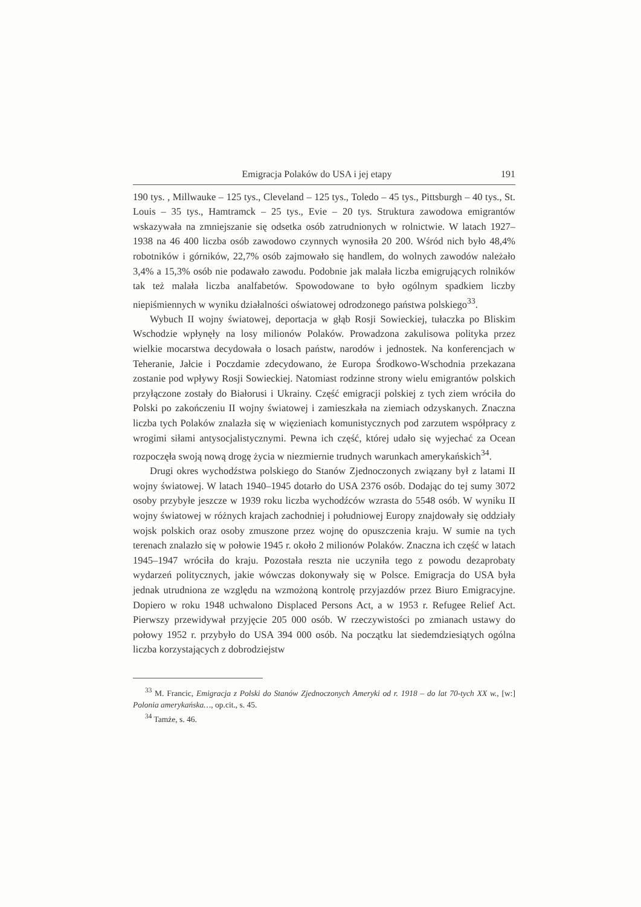Emigracja Polaków do USA i jej etapy 191
190 tys. , Millwauke – 125 tys., Cleveland – 125 tys., Toledo – 45 tys., Pittsburgh – 40 tys., St. Louis – 35 tys., Hamtramck – 25 tys., Evie – 20 tys. Struktura zawodowa emigrantów wskazywała na zmniejszanie się odsetka osób zatrudnionych w rolnictwie. W latach 1927–1938 na 46 400 liczba osób zawodowo czynnych wynosiła 20 200. Wśród nich było 48,4% robotników i górników, 22,7% osób zajmowało się handlem, do wolnych zawodów należało 3,4% a 15,3% osób nie podawało zawodu. Podobnie jak malała liczba emigrujących rolników tak też malała liczba analfabetów. Spowodowane to było ogólnym spadkiem liczby niepiśmiennych w wyniku działalności oświatowej odrodzonego państwa polskiego<sup>33</sup>.
Wybuch II wojny światowej, deportacja w głąb Rosji Sowieckiej, tułaczka po Bliskim Wschodzie wpłynęły na losy milionów Polaków. Prowadzona zakulisowa polityka przez wielkie mocarstwa decydowała o losach państw, narodów i jednostek. Na konferencjach w Teheranie, Jałcie i Poczdamie zdecydowano, że Europa Środkowo-Wschodnia przekazana zostanie pod wpływy Rosji Sowieckiej. Natomiast rodzinne strony wielu emigrantów polskich przyłączone zostały do Białorusi i Ukrainy. Część emigracji polskiej z tych ziem wróciła do Polski po zakończeniu II wojny światowej i zamieszkała na ziemiach odzyskanych. Znaczna liczba tych Polaków znalazła się w więzieniach komunistycznych pod zarzutem współpracy z wrogimi siłami antysocjalistycznymi. Pewna ich część, której udało się wyjechać za Ocean rozpoczęła swoją nową drogę życia w niezmiernie trudnych warunkach amerykańskich<sup>34</sup>.
Drugi okres wychodźstwa polskiego do Stanów Zjednoczonych związany był z latami II wojny światowej. W latach 1940–1945 dotarło do USA 2376 osób. Dodając do tej sumy 3072 osoby przybyłe jeszcze w 1939 roku liczba wychodźców wzrasta do 5548 osób. W wyniku II wojny światowej w różnych krajach zachodniej i południowej Europy znajdowały się oddziały wojsk polskich oraz osoby zmuszone przez wojnę do opuszczenia kraju. W sumie na tych terenach znalazło się w połowie 1945 r. około 2 milionów Polaków. Znaczna ich część w latach 1945–1947 wróciła do kraju. Pozostała reszta nie uczyniła tego z powodu dezaprobaty wydarzeń politycznych, jakie wówczas dokonywały się w Polsce. Emigracja do USA była jednak utrudniona ze względu na wzmożoną kontrolę przyjazdów przez Biuro Emigracyjne. Dopiero w roku 1948 uchwalono Displaced Persons Act, a w 1953 r. Refugee Relief Act. Pierwszy przewidywał przyjęcie 205 000 osób. W rzeczywistości po zmianach ustawy do połowy 1952 r. przybyło do USA 394 000 osób. Na początku lat siedemdziesiątych ogólna liczba korzystających z dobrodziejstw
<sup>33</sup> M. Francic, Emigracja z Polski do Stanów Zjednoczonych Ameryki od r. 1918 – do lat 70-tych XX w., [w:] Polonia amerykańska…, op.cit., s. 45.
<sup>34</sup> Tamże, s. 46.